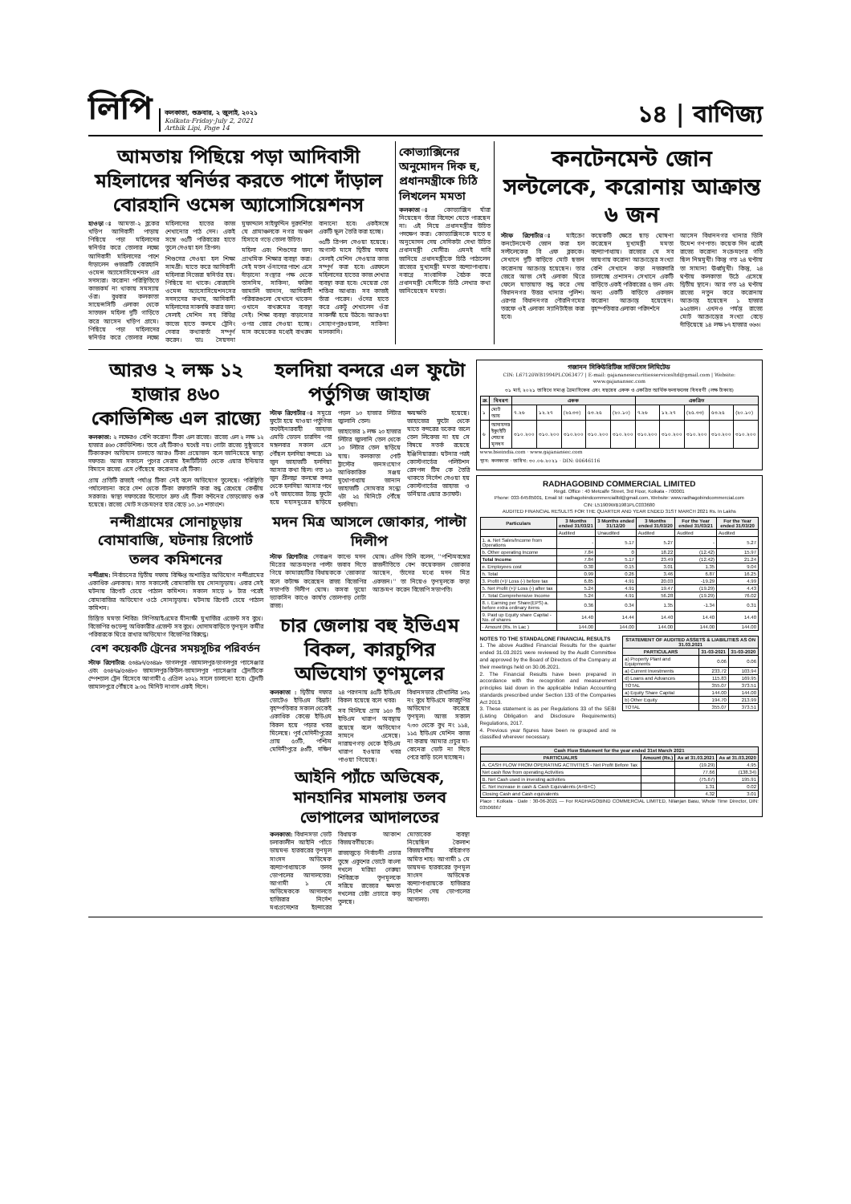লিপি
কলকাতা, শুক্রবার, ২ জুলাই, ২০২১
Kolkata·Friday·July 2, 2021
Arthik Lipi, Page 14
১৪ | বাণিজ্য
আমতায় পিছিয়ে পড়া আদিবাসী মহিলাদের স্বনির্ভর করতে পাশে দাঁড়াল বোরহানি ওমেন্স অ্যাসোসিয়েশনস
হাওড়া ঃ আমতা-২ ব্লকের খড়িপ আদিবাসী পাড়ায় পিছিয়ে পড়া মহিলাদের স্বনির্ভর করে তোলার লক্ষ্যে আদিবাসী মহিলাদের পাশে দাঁড়ালেন গুজরাটি বোরহানি ওমেন্স অ্যাসোসিয়েশনস এর সদস্যরা। করোনা পরিস্থিতিতে কাজকর্ম না থাকায় সমস্যায় ওঁরা। বুধবার কলকাতা সায়েন্সসিটি এলাকা থেকে সাতজন মহিলা দুটি গাড়িতে করে আসেন খড়িপ গ্রামে। পিছিয়ে পড়া মহিলাদের স্বনির্ভর করে তোলার লক্ষ্যে মহিলাদের হাতের কাজ শেখানোর পাঠ দেন। একই সঙ্গে ৩৫টি পরিবারের হাতে তুলে দেওয়া হল ত্রিপল।
শিশুদের দেওয়া হল শিক্ষা সামগ্রী। যাতে করে আদিবাসী মহিলারা নিজেরা স্বনির্ভর হয়। পিছিয়ে না থাকে। বোরহানি ওমেন্স অ্যাসোসিয়েশনসের সদস্যদের কথায়, আদিবাসী মহিলাদের সাবলম্বি করার জন্য সেলাই মেশিন সহ বিভিন্ন কাজে হাতে কলমে ট্রেনিং দেবার কথাবার্তা সম্পূর্ণ করেন। ডাঃ সৈয়দনা মুফাদ্দাল সাইফুদ্দিন দুরদর্শিতা যে গ্রামাঞ্চলকে নগর অঞ্চল হিসাবে গড়ে তোলা উচিত।
মহিলা এবং শিশুদের জন্য প্রাথমিক শিক্ষার ব্যবস্থা করা। সেই মতন ওঁনাদের পাশে এসে দাঁড়ানো সংস্থার পক্ষ থেকে তাসনিম, সাকিনা, ফরিদা জামালি জানান, আদিবাসী পরিবারগুলো যেখানে থাকেন ওখানে বাথরুমের ব্যবস্থা নেই। শিক্ষা ব্যবস্থা বাড়ানোর ওপর জোর দেওয়া হচ্ছে। মাস কয়েকের মধ্যেই বাথরুম বানানো হবে। একইসঙ্গে একটি স্কুল তৈরি করা হচ্ছে।
৩৫টি ত্রিপল দেওয়া হয়েছে। অগাস্ট মাসে দ্বিতীয় দফায় সেলাই মেশিন দেওয়ার কাজ সম্পূর্ণ করা হবে। এরফলে মহিলাদের হাতের কাজ শেখার ব্যবস্থা করা হবে। মেয়েরা তো শক্তির আধার। সব কাজই তাঁরা পারেন। ওঁদের হাতে করে একটু শেখালেন ওঁরা সাবলম্বী হয়ে উঠবে। আরওয়া সোহাগপুরওয়ালা, সাকিনা মালকানি।
কোভ্যাক্সিনের অনুমোদন দিক হু, প্রধানমন্ত্রীকে চিঠি লিখলেন মমতা
কলকাতা ঃ কোভ্যাক্সিন যাঁরা নিয়েছেন তাঁরা বিদেশে যেতে পারছেন না। এই নিয়ে প্রধানমন্ত্রীর উচিত পদক্ষেপ করা। কোভ্যাক্সিনকে যাতে হু অনুমোদন দেয় সেদিকটা দেখা উচিত প্রধানমন্ত্রী মোদীর। এমনই দাবি জানিয়ে প্রধানমন্ত্রীকে চিঠি পাঠালেন রাজ্যের মুখ্যমন্ত্রী মমতা বন্দ্যোপাধ্যায়। নবান্নে সাংবাদিক বৈঠক করে প্রধানমন্ত্রী মোদীকে চিঠি লেখার কথা জানিয়েছেন মমতা।
কনটেনমেন্ট জোন সল্টলেকে, করোনায় আক্রান্ত ৬ জন
স্টাফ রিপোর্টার ঃ মাইক্রো কনটেনমেন্ট জোন করা হল সল্টলেকের বি এফ ব্লককে। সেখানে দুটি বাড়িতে মোট ছজন করোনায় আক্রান্ত হয়েছেন। তার জেরে আজ সেই এলাকা ঘিরে ফেলে যাতায়াত বন্ধ করে দেয় বিধাননগর উত্তর থানার পুলিশ। এরপর বিধাননগর পৌরনিগমের তরফে ওই এলাকা স্যানিটাইজ করা হবে।
কয়েকটি ক্ষেত্রে ছাড় ঘোষণা করেছেন মুখ্যমন্ত্রী মমতা বন্দ্যোপাধ্যায়। রাজ্যের যে সব জায়গায় করোনা আক্রান্তের সংখ্যা বেশি সেখানে কড়া নজরদারি চালাচ্ছে প্রশাসন। সেখানে একটি বাড়িতে একই পরিবারের ৫ জন এবং অন্য একটি বাড়িতে একজন করোনা আক্রান্ত হয়েছেন। বৃহস্পতিবার এলাকা পরিদর্শনে
আসেন বিধাননগর থানার ডিসি উমেশ গণপাত। কয়েক দিন ধরেই রাজ্যে করোনা সংক্রমণের গতি ছিল নিম্নমুখী। কিন্তু গত ২৪ ঘণ্টায় তা সামান্য ঊর্ধ্বমুখী। কিন্তু, ২৪ ঘণ্টায় কলকাতা উঠে এসেছে দ্বিতীয় স্থানে। আর গত ২৪ ঘণ্টায় রাজ্যে নতুন করে করোনায় আক্রান্ত হয়েছেন ১ হাজার ৯২৫জন। এখনও পর্যন্ত রাজ্যে মোট আক্রান্তের সংখ্যা বেড়ে দাঁড়িয়েছে ১৪ লক্ষ ৮৭ হাজার ৩৬৩।
আরও ২ লক্ষ ১২ হাজার ৪৬০ কোভিশিল্ড এল রাজ্যে
কলকাতা: ২ লক্ষেরও বেশি করোনা টিকা এল রাজ্যে। রাজ্যে এল ২ লক্ষ ১২ হাজার ৪৬০ কোভিশিল্ড। তবে এই টিকাও যথেষ্ট নয়। গোটা রাজ্যে সুষ্ঠুভাবে টিকাকরণ অভিযান চালাতে আরও টিকা প্রয়োজন বলে জানিয়েছে স্বাস্থ্য দফতর। আজ সকালে পুণের সেরাম ইন্সটিটিউট থেকে এয়ার ইন্ডিয়ার বিমানে রাজ্যে এসে পৌঁছেছে করোনার এই টিকা।
প্রায় প্রতিটি রাজ্যই পর্যাপ্ত টিকা নেই বলে অভিযোগ তুলেছে। পরিস্থিতি পর্যালোচনা করে দেশ থেকে টিকা রফতানি করা বন্ধ রেখেছে কেন্দ্রীয় সরকার। স্বাস্থ্য দফতরের উদ্যোগে দ্রুত এই টিকা বণ্টনের তোড়জোড় শুরু হয়েছে। রাজ্যে মোট সংক্রমণের হার বেড়ে ১০.১৩ শতাংশে।
নন্দীগ্রামের সোনাচূড়ায় বোমাবাজি, ঘটনায় রিপোর্ট তলব কমিশনের
নন্দীগ্রাম: নির্বাচনের দ্বিতীয় দফায় বিক্ষিপ্ত অশান্তির অভিযোগ নন্দীগ্রামের একাধিক এলাকায়। সাত সকালেই বোমাবাজি হয় সোনাচূড়ায়। এবার সেই ঘটনায় রিপোর্ট চেয়ে পাঠাল কমিশন। সকাল সাড়ে ৮ টার পরেই বোমাবাজির অভিযোগ ওঠে সোনাচূড়ায়। ঘটনায় রিপোর্ট চেয়ে পাঠাল কমিশন।
চিন্তিত মমতা শিবির। সিপিআইএমের মীনাক্ষী মুখার্জির এজেন্ট সব বুথে। বিজেপির শুভেন্দু অধিকারীর এজেন্ট সব বুথে। খোদামবাড়িতে তৃণমূল কর্মীর পরিবারকে ঘিরে রাখার অভিযোগ বিজেপির বিরুদ্ধে।
বেশ কয়েকটি ট্রেনের সময়সূচির পরিবর্তন
স্টাফ রিপোর্টার: ৫৩৪৯৭/৫৩৪৯৮ ভাগলপুর -জামালপুর-ভাগলপুর প্যাসেঞ্জার এবং ৫৩৪৭৯/৫৩৪৮০ জামালপুর-কিউল-জামালপুর প্যাসেঞ্জার ট্রেনটিকে স্পেশ্যাল ট্রেন হিসেবে আগামী ৫ এপ্রিল ২০২১ সালে চালানো হবে। ট্রেনটি জামালপুরে পৌঁছবে ৯:০৫ মিনিট নাগাদ একই দিনে।
হলদিয়া বন্দরে এল ফুটো পর্তুগিজ জাহাজ
স্টাফ রিপোর্টার ঃ সমুদ্রে ফুটো হয়ে যাওয়া পর্তুগিজ কন্টেইনারবাহী জাহাজ এমভি ডেভন চারদিন পর মঙ্গলবার সকাল এসে পৌঁছল হলদিয়া বন্দরে। ১৯ জুন জাহাজটি হলদিয়া আসার কথা ছিল। গত ১৬ জুন শ্রীলঙ্কা কলম্বো বন্দর থেকে হলদিয়া আসার পথে ওই জাহাজের ট্যাঙ্ক ফুটো হয়ে মহাসমুদ্রের ছড়িয়ে পড়ল ১০ হাজার লিটার জ্বালানি তেল।
জাহাজের ১ লক্ষ ২০ হাজার লিটার জ্বালানি তেল থেকে ১০ লিটার তেল ছড়িয়ে যায়। কলকাতা পোর্ট ট্রাস্টের জনসংযোগ আধিকারিক সঞ্জয় মুখোপাধ্যায় জানান জাহাজটি সোমবার সন্ধ্যে ৭টা ২৫ মিনিটে পৌঁছে হলদিয়া।
ক্ষয়ক্ষতি হয়েছে। জাহাজের ফুটো থেকে যাতে বন্দরের ডকের জলে তেল লিকেজ না হয় সে বিষয়ে সতর্ক রয়েছে ইঞ্জিনিয়াররা। ঘটনার পরই কোস্টগার্ডের পলিউশন রেসপন্স টিম কে তৈরি থাকতে নির্দেশ দেওয়া হয় কোস্টগার্ডের জাহাজ ও ডর্নিয়ার এয়ার ক্র্যাফট।
মদন মিত্র আসলে জোকার, পাল্টা দিলীপ
স্টাফ রিপোর্টার: দেবাঞ্জন কান্ডে মদন মিত্রের আক্রমণের পাল্টা জবাব দিতে গিয়ে কামারহাটির বিধায়ককে 'জোকার' বলে কটাক্ষ করেছেন রাজ্য বিজেপির সভাপতি দিলীপ ঘোষ। কসবা ভুয়ো ভ্যাকসিন কাণ্ডে কার্যত তোলপাড় গোটা রাজ্য।
ঘোষ। এদিন তিনি বলেন, ''পশ্চিমবঙ্গের রাজনীতিতে বেশ কয়েকজন জোকার আছেন, তাঁদের মধ্যে মদন মিত্র একজন।'' তা নিয়েও তৃণমূলকে কড়া আক্রমণ করেন বিজেপি সভাপতি।
চার জেলায় বহু ইভিএম বিকল, কারচুপির অভিযোগ তৃণমূলের
কলকাতা : দ্বিতীয় দফার ভোটেও ইভিএম বিভ্রাট! বৃহস্পতিবার সকাল থেকেই একাধিক কেন্দ্রে ইভিএম বিকল হয়ে পড়ার খবর মিলেছে। পূর্ব মেদিনীপুরের প্রায় ৫০টি, পশ্চিম মেদিনীপুরে ৪৩টি, দক্ষিণ ২৪ পরগনায় ৪৫টি ইভিএম বিকল হয়েছে বলে খবর।
সব মিলিয়ে প্রায় ১৫০ টি ইভিএম খারাপ অবস্থায় রয়েছে বলে অভিযোগ সামনে এসেছে। নারায়ণগড় থেকে ইভিএম খারাপ হওয়ার খবর পাওয়া গিয়েছে।
বিধানসভার চৌখালির ১৩১ নং বুথে ইভিএমে কারচুপির অভিযোগ করেছে তৃণমূল। আজ সকাল ৭:৩০ থেকে বুথ নং ১১৪, ১১৫ ইভিএম মেশিন কাজ না করায় আমার প্রচুর মা-বোনেরা ভোট না দিতে পেরে বাড়ি চলে যাচ্ছেন।
আইনি প্যাঁচে অভিষেক, মানহানির মামলায় তলব ভোপালের আদালতের
কলকাতা: বিধানসভা ভোট চলাকালীন আইনি প্যাঁচে ডায়মন্ড হারবারের তৃণমূল সাংসদ অভিষেক বন্দ্যোপাধ্যায়কে তলব ভোপালের আদালতের। আগামী ১ মে অভিষেককে আদালতে হাজিরার নির্দেশ মধ্যপ্রদেশের ইন্দোরের বিধায়ক আকাশ বিজয়বর্গীয়কে।
রাজ্যজুড়ে নির্বাচনী প্রচার তুঙ্গে একুশের ভোটে বাংলা দখলে মরিয়া গেরুয়া শিবিরকে তৃণমূলকে সরিয়ে রাজ্যের ক্ষমতা দখলের চেষ্টা প্রচারে কড় তুলছে।
মোতাবেক ব্যবস্থা নিয়েছিল কৈলাশ বিজয়বর্গীয় বহিরাগত অমিত শাহ। আগামী ১ মে ডায়মন্ড হারবারের তৃণমূল সাংসদ অভিষেক বন্দ্যোপাধ্যায়কে হাজিরার নির্দেশ দেয় ভোপালের আদালত।
গজানন সিকিউরিটিজ সার্ভিসেস লিমিটেড
CIN: L67120WB1994PLC063477 | E-mail: gajananesecuritiesservicesltd@gmail.com | Website: www.gajanansec.com
৩১ মার্চ, ২০২১ তারিখে সমাপ্ত ত্রৈমাসিকের এবং বছরের একক ও একত্রিত আর্থিক ফলাফলের বিবরণী (লক্ষ টাকায়)
| ক্র. | বিবরণ | একক | | | | | একত্রিত | | | | |
| --- | --- | --- | --- | --- | --- | --- | --- | --- | --- | --- | --- |
| ১ | মোট আয় | ৭.২৬ | ১২.২৭ | (২৫.৩৩) | ৫৩.২৫ | (২০.১০) | ৭.২৬ | ১২.২৭ | (২৫.৩৩) | ৫৩.২৫ | (২০.১০) |
| ৬ | আদায়দত্ত ইক্যুইটি শেয়ার মূলধন | ৩১০.২০০ | ৩১০.২০০ | ৩১০.২০০ | ৩১০.২০০ | ৩১০.২০০ | ৩১০.২০০ | ৩১০.২০০ | ৩১০.২০০ | ৩১০.২০০ | ৩১০.২০০ |
www.bseindia.com · www.gajanansec.com
স্থান: কলকাতা · তারিখ: ৩০.০৬.২০২১ · DIN: 00646116
RADHAGOBIND COMMERCIAL LIMITED
Regd. Office : 40 Metcalfe Street, 3rd Floor, Kolkata - 700001
Phone: 033-64585001, Email Id: radhagobindcommercialltd@gmail.com, Website: www.radhagobindcommercial.com
CIN: L51909WB1981PLC033680
AUDITED FINANCIAL RESULTS FOR THE QUARTER AND YEAR ENDED 31ST MARCH 2021 Rs. In Lakhs
| Particulars | 3 Months ended 31/03/21 | 3 Months ended 31/12/20 | 3 Months ended 31/03/20 | For the Year ended 31/03/21 | For the Year ended 31/03/20 |
| --- | --- | --- | --- | --- | --- |
| | Audited | Unaudited | Audited | Audited | Audited |
| 1. a. Net Sales/Income from Operations | - | 5.17 | 5.27 | - | 5.27 |
| b. Other operating Income | 7.84 | 0 | 18.22 | (12.42) | 15.97 |
| Total Income | 7.84 | 5.17 | 23.49 | (12.42) | 21.24 |
| e. Employees cost | 0.30 | 0.15 | 3.01 | 1.35 | 9.04 |
| h. Total | 0.99 | 0.26 | 3.46 | 6.87 | 16.25 |
| 3. Profit (+)/ Loss (-) before tax | 6.85 | 4.91 | 20.03 | -19.29 | 4.99 |
| 5. Net Profit (+)/ Loss (-) after tax | 5.24 | 4.91 | 19.47 | (19.29) | 4.43 |
| 7. Total Comprehensive Income | 5.24 | 4.91 | 56.28 | (19.29) | 76.02 |
| 8. i. Earning per Share(EPS) a. before extra ordinary items | 0.36 | 0.34 | 1.35 | -1.34 | 0.31 |
| 9. Paid up Equity share Capital - No. of shares | 14.40 | 14.44 | 14.40 | 14.40 | 14.40 |
| - Amount (Rs. In Lac ) | 144.00 | 144.00 | 144.00 | 144.00 | 144.00 |
NOTES TO THE STANDALONE FINANCIAL RESULTS
1. The above Audited Financial Results for the quarter ended 31.03.2021 were reviewed by the Audit Committee and approved by the Board of Directors of the Company at their meetings held on 30.06.2021.
2. The Financial Results have been prepared in accordance with the recognition and measurement principles laid down in the applicable Indian Accounting standards prescribed under Section 133 of the Companies Act 2013.
3. These statement is as per Regulations 33 of the SEBI (Listing Obligation and Disclosure Requirements) Regulations, 2017.
4. Previous year figures have been re grouped and re classified wherever necessary.
| STATEMENT OF AUDITED ASSETS & LIABILITIES AS ON 31.03.2021 | | |
| --- | --- | --- |
| PARTICULARS | 31-03-2021 | 31-03-2020 |
| a) Property Plant and Equipments | 0.06 | 0.06 |
| a) Current Investments | 233.72 | 103.94 |
| d) Loans and Advances | 115.83 | 169.95 |
| TOTAL | 355.07 | 373.51 |
| a) Equity Share Capital | 144.00 | 144.00 |
| b) Other Equity | 194.70 | 213.99 |
| TOTAL | 355.07 | 373.51 |
| Cash Flow Statement for the year ended 31st March 2021 | | | |
| --- | --- | --- | --- |
| PARTICUALRS | Amount (Rs.) | As at 31.03.2021 | As at 31.03.2020 |
| A. CASH FLOW FROM OPERATING ACTIVITIES - Net Profit Before Tax | | (19.29) | 4.95 |
| Net cash flow from operating Activities | | 77.66 | (138.34) |
| B. Net Cash used in investing activities | | (75.67) | 195.91 |
| C. Net increase in cash & Cash Equivalents (A+B+C) | | 1.31 | 0.02 |
| Closing Cash and Cash equivalents | | 4.32 | 3.01 |
Place : Kolkata · Date : 30-06-2021 — For RADHAGOBIND COMMERCIAL LIMITED, Nilanjan Basu, Whole Time Director, DIN: 03506867